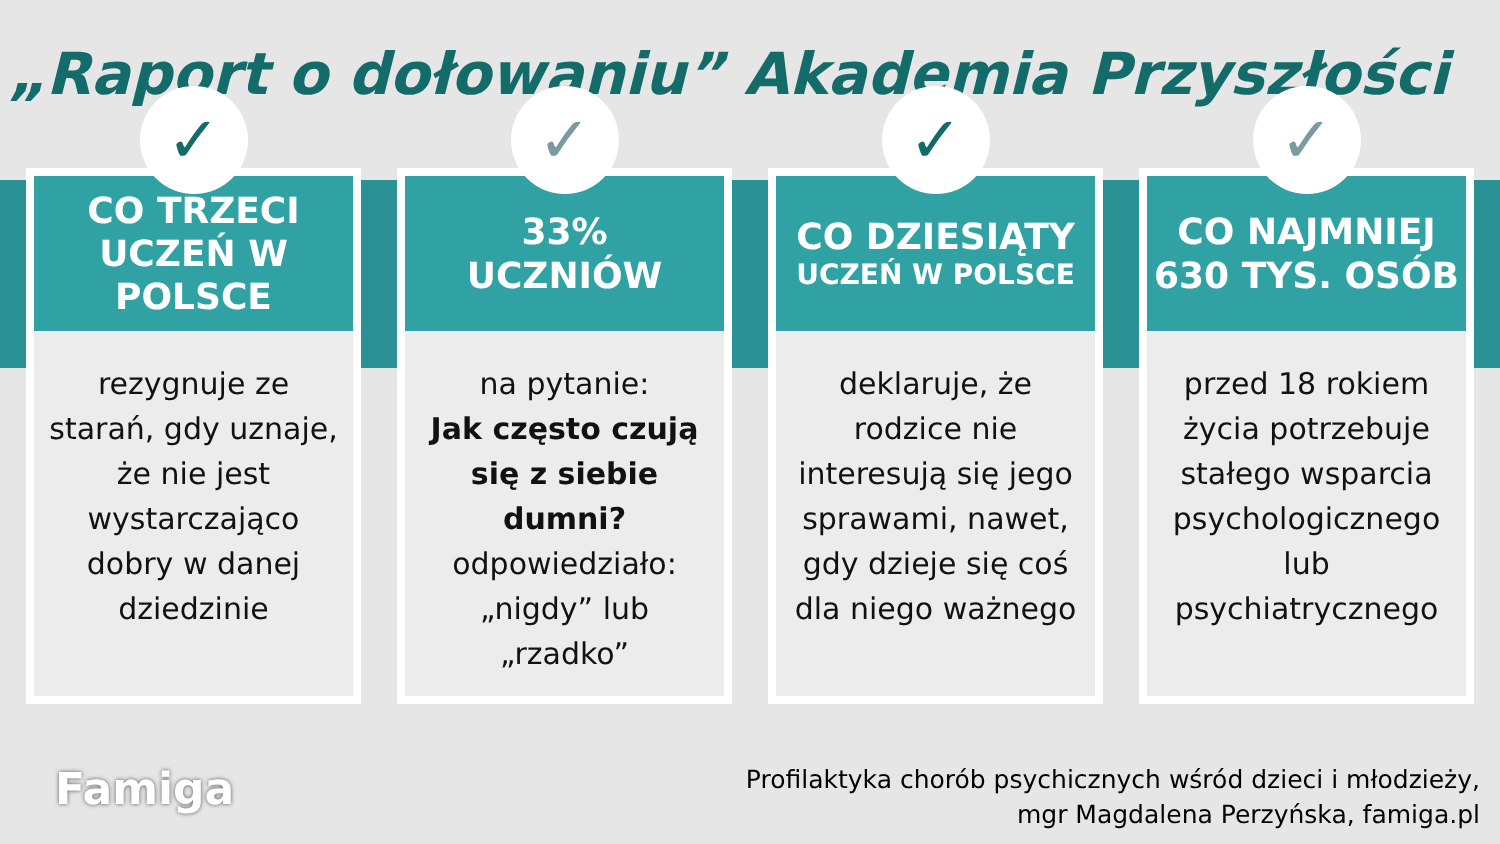„Raport o dołowaniu” Akademia Przyszłości
✓
CO TRZECI
UCZEŃ W POLSCE
rezygnuje ze starań, gdy uznaje, że nie jest wystarczająco dobry w danej dziedzinie
✓
33%
UCZNIÓW
na pytanie:
Jak często czują się z siebie dumni?
odpowiedziało: „nigdy” lub „rzadko”
✓
CO DZIESIĄTY
UCZEŃ W POLSCE
deklaruje, że rodzice nie interesują się jego sprawami, nawet, gdy dzieje się coś dla niego ważnego
✓
CO NAJMNIEJ
630 TYS. OSÓB
przed 18 rokiem życia potrzebuje stałego wsparcia psychologicznego lub psychiatrycznego
Famiga
Profilaktyka chorób psychicznych wśród dzieci i młodzieży,
mgr Magdalena Perzyńska, famiga.pl